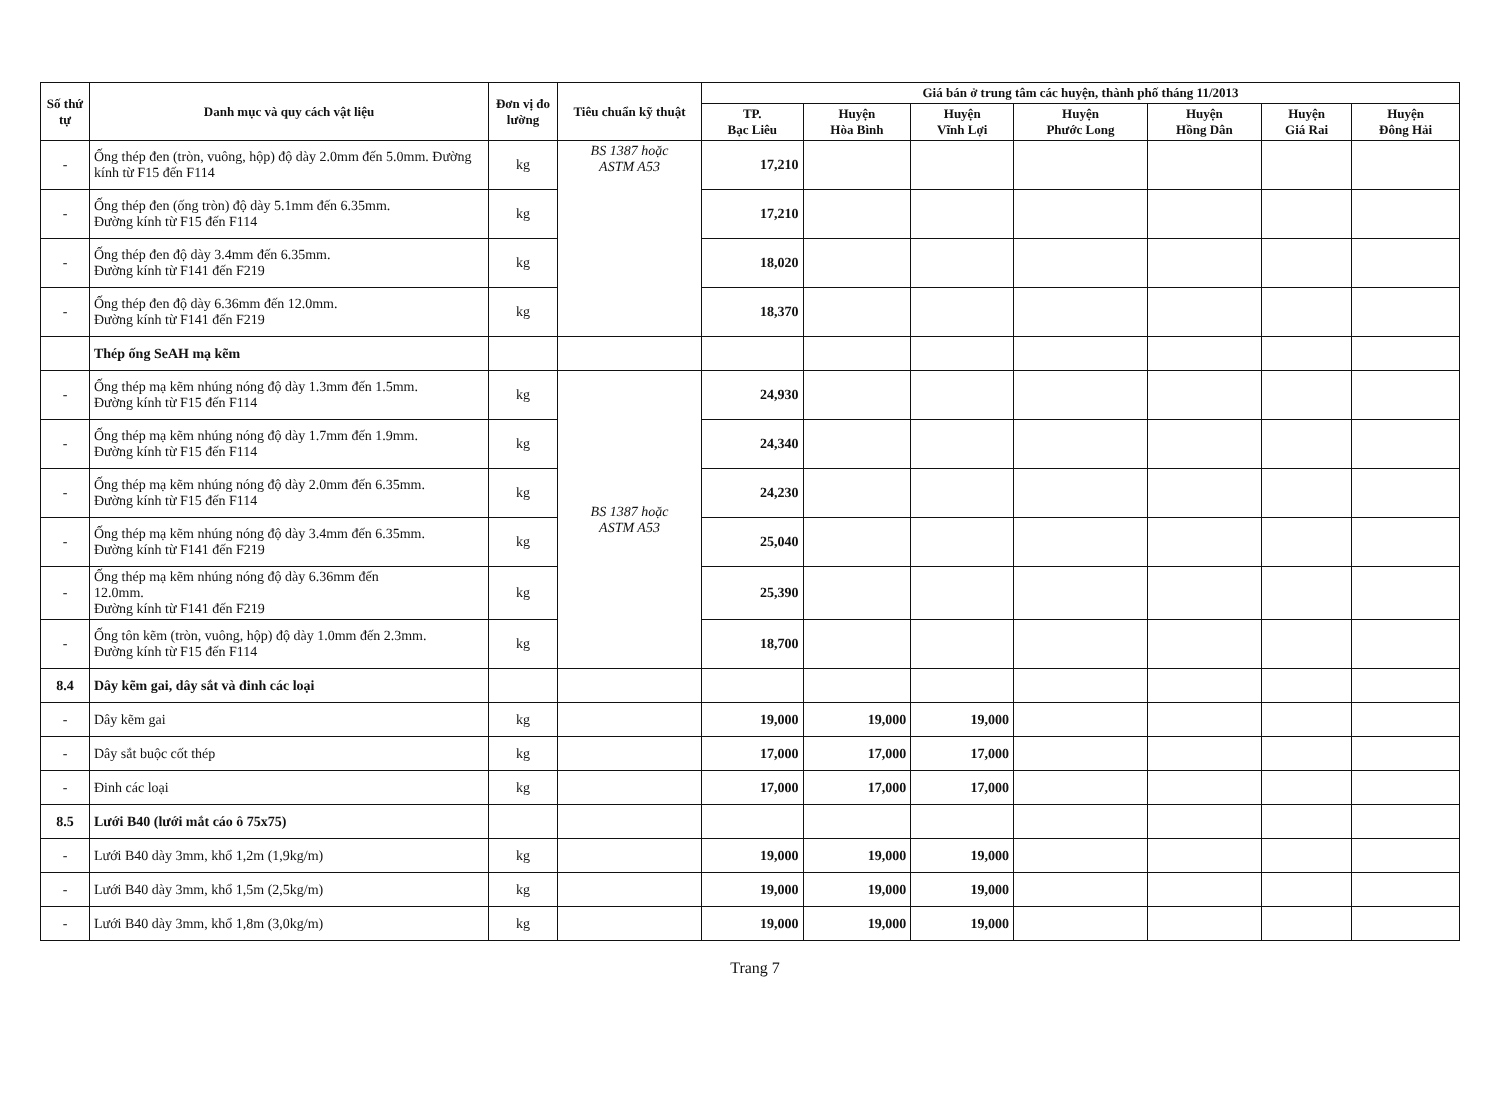| Số thứ tự | Danh mục và quy cách vật liệu | Đơn vị đo lường | Tiêu chuẩn kỹ thuật | Giá bán ở trung tâm các huyện, thành phố tháng 11/2013 | | | | | | |
| --- | --- | --- | --- | --- | --- | --- | --- | --- | --- | --- |
| | | | | TP. Bạc Liêu | Huyện Hòa Bình | Huyện Vĩnh Lợi | Huyện Phước Long | Huyện Hồng Dân | Huyện Giá Rai | Huyện Đông Hải |
| - | Ống thép đen (tròn, vuông, hộp) độ dày 2.0mm đến 5.0mm. Đường kính từ F15 đến F114 | kg | BS 1387 hoặc ASTM A53 | 17,210 | | | | | | |
| - | Ống thép đen (ống tròn) độ dày 5.1mm đến 6.35mm. Đường kính từ F15 đến F114 | kg | | 17,210 | | | | | | |
| - | Ống thép đen độ dày 3.4mm đến 6.35mm. Đường kính từ F141 đến F219 | kg | | 18,020 | | | | | | |
| - | Ống thép đen độ dày 6.36mm đến 12.0mm. Đường kính từ F141 đến F219 | kg | | 18,370 | | | | | | |
| | Thép ống SeAH mạ kẽm | | | | | | | | | |
| - | Ống thép mạ kẽm nhúng nóng độ dày 1.3mm đến 1.5mm. Đường kính từ F15 đến F114 | kg | BS 1387 hoặc ASTM A53 | 24,930 | | | | | | |
| - | Ống thép mạ kẽm nhúng nóng độ dày 1.7mm đến 1.9mm. Đường kính từ F15 đến F114 | kg | | 24,340 | | | | | | |
| - | Ống thép mạ kẽm nhúng nóng độ dày 2.0mm đến 6.35mm. Đường kính từ F15 đến F114 | kg | | 24,230 | | | | | | |
| - | Ống thép mạ kẽm nhúng nóng độ dày 3.4mm đến 6.35mm. Đường kính từ F141 đến F219 | kg | | 25,040 | | | | | | |
| - | Ống thép mạ kẽm nhúng nóng độ dày 6.36mm đến 12.0mm. Đường kính từ F141 đến F219 | kg | | 25,390 | | | | | | |
| - | Ống tôn kẽm (tròn, vuông, hộp) độ dày 1.0mm đến 2.3mm. Đường kính từ F15 đến F114 | kg | | 18,700 | | | | | | |
| 8.4 | Dây kẽm gai, dây sắt và đinh các loại | | | | | | | | | |
| - | Dây kẽm gai | kg | | 19,000 | 19,000 | 19,000 | | | | |
| - | Dây sắt buộc cốt thép | kg | | 17,000 | 17,000 | 17,000 | | | | |
| - | Đinh các loại | kg | | 17,000 | 17,000 | 17,000 | | | | |
| 8.5 | Lưới B40 (lưới mắt cáo ô 75x75) | | | | | | | | | |
| - | Lưới B40 dày 3mm, khổ 1,2m (1,9kg/m) | kg | | 19,000 | 19,000 | 19,000 | | | | |
| - | Lưới B40 dày 3mm, khổ 1,5m (2,5kg/m) | kg | | 19,000 | 19,000 | 19,000 | | | | |
| - | Lưới B40 dày 3mm, khổ 1,8m (3,0kg/m) | kg | | 19,000 | 19,000 | 19,000 | | | | |
Trang 7